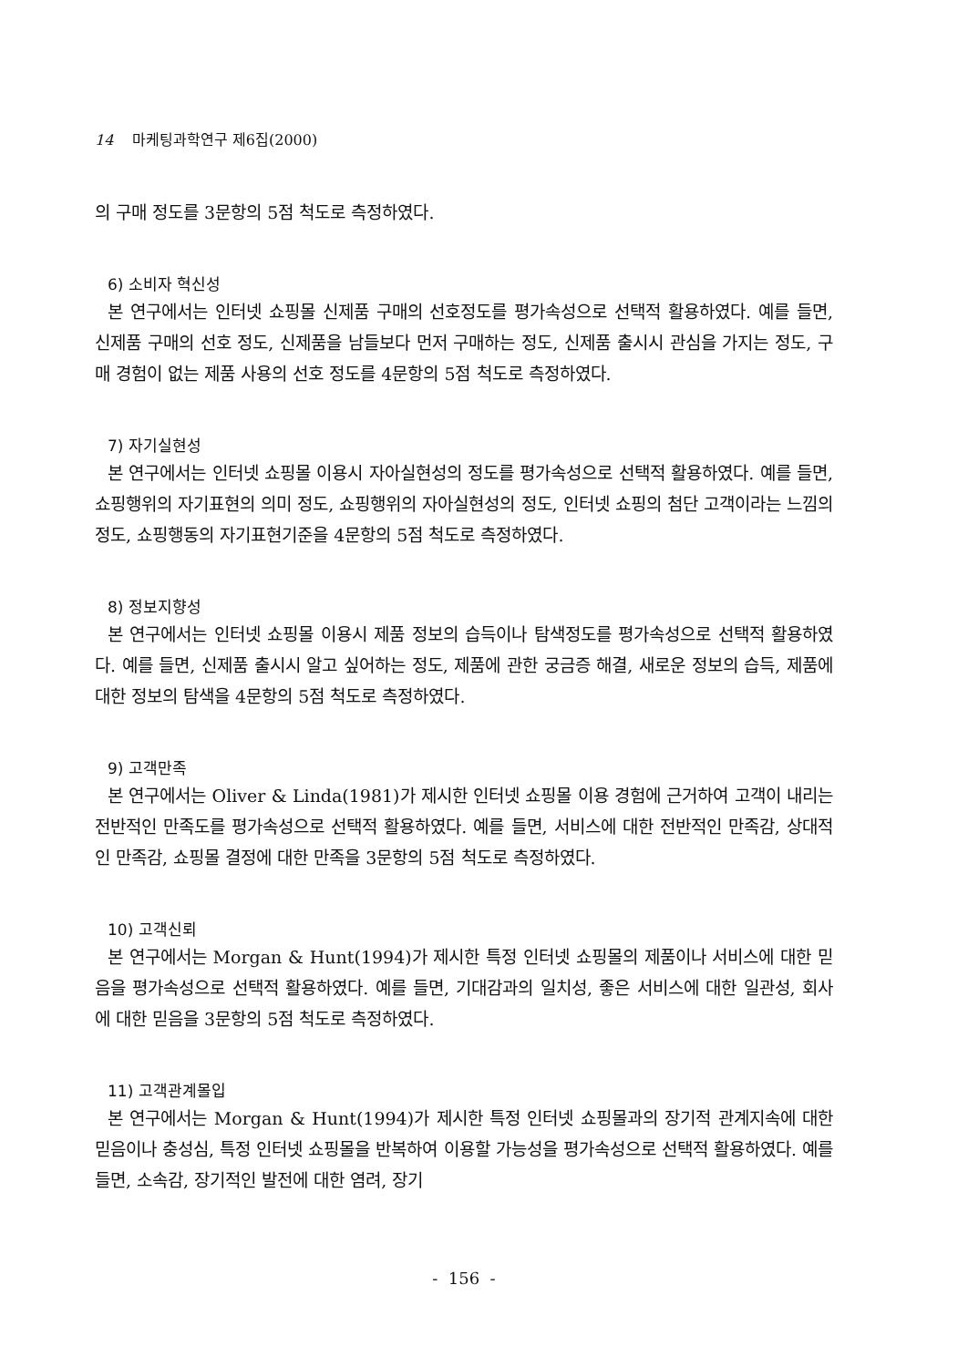14 마케팅과학연구 제6집(2000)
의 구매 정도를 3문항의 5점 척도로 측정하였다.
6) 소비자 혁신성
본 연구에서는 인터넷 쇼핑몰 신제품 구매의 선호정도를 평가속성으로 선택적 활용하였다. 예를 들면, 신제품 구매의 선호 정도, 신제품을 남들보다 먼저 구매하는 정도, 신제품 출시시 관심을 가지는 정도, 구매 경험이 없는 제품 사용의 선호 정도를 4문항의 5점 척도로 측정하였다.
7) 자기실현성
본 연구에서는 인터넷 쇼핑몰 이용시 자아실현성의 정도를 평가속성으로 선택적 활용하였다. 예를 들면, 쇼핑행위의 자기표현의 의미 정도, 쇼핑행위의 자아실현성의 정도, 인터넷 쇼핑의 첨단 고객이라는 느낌의 정도, 쇼핑행동의 자기표현기준을 4문항의 5점 척도로 측정하였다.
8) 정보지향성
본 연구에서는 인터넷 쇼핑몰 이용시 제품 정보의 습득이나 탐색정도를 평가속성으로 선택적 활용하였다. 예를 들면, 신제품 출시시 알고 싶어하는 정도, 제품에 관한 궁금증 해결, 새로운 정보의 습득, 제품에 대한 정보의 탐색을 4문항의 5점 척도로 측정하였다.
9) 고객만족
본 연구에서는 Oliver & Linda(1981)가 제시한 인터넷 쇼핑몰 이용 경험에 근거하여 고객이 내리는 전반적인 만족도를 평가속성으로 선택적 활용하였다. 예를 들면, 서비스에 대한 전반적인 만족감, 상대적인 만족감, 쇼핑몰 결정에 대한 만족을 3문항의 5점 척도로 측정하였다.
10) 고객신뢰
본 연구에서는 Morgan & Hunt(1994)가 제시한 특정 인터넷 쇼핑몰의 제품이나 서비스에 대한 믿음을 평가속성으로 선택적 활용하였다. 예를 들면, 기대감과의 일치성, 좋은 서비스에 대한 일관성, 회사에 대한 믿음을 3문항의 5점 척도로 측정하였다.
11) 고객관계몰입
본 연구에서는 Morgan & Hunt(1994)가 제시한 특정 인터넷 쇼핑몰과의 장기적 관계지속에 대한 믿음이나 충성심, 특정 인터넷 쇼핑몰을 반복하여 이용할 가능성을 평가속성으로 선택적 활용하였다. 예를 들면, 소속감, 장기적인 발전에 대한 염려, 장기
- 156 -